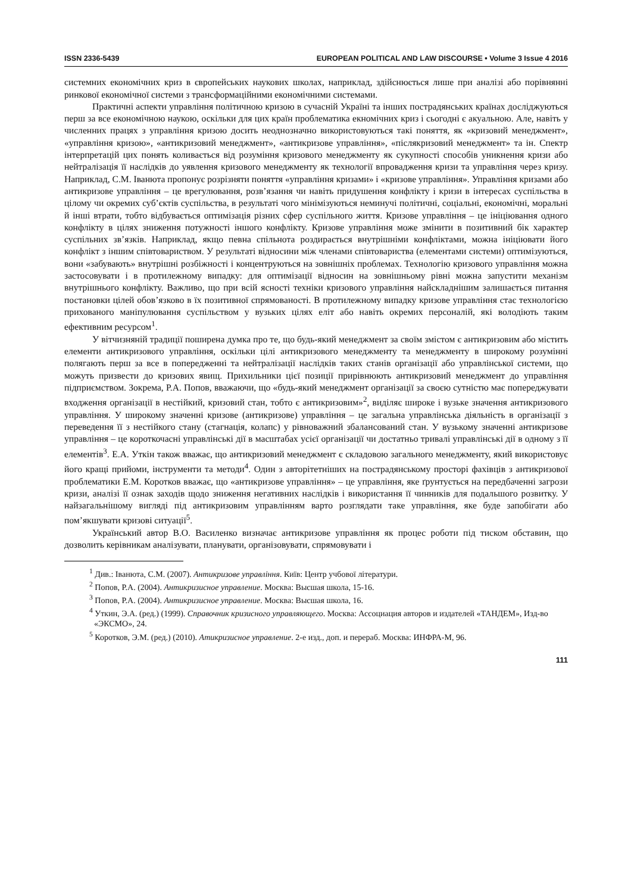ISSN 2336-5439 EUROPEAN POLITICAL AND LAW DISCOURSE • Volume 3 Issue 4 2016
системних економічних криз в європейських наукових школах, наприклад, здійснюється лише при аналізі або порівнянні ринкової економічної системи з трансформаційними економічними системами.
Практичні аспекти управління політичною кризою в сучасній Україні та інших пострадянських країнах досліджуються перш за все економічною наукою, оскільки для цих країн проблематика екномічних криз і сьогодні є акуальною. Але, навіть у численних працях з управління кризою досить неоднозначно використовуються такі поняття, як «кризовий менеджмент», «управління кризою», «антикризовий менеджмент», «антикризове управління», «післякризовий менеджмент» та ін. Спектр інтерпретацій цих понять коливається від розуміння кризового менеджменту як сукупності способів уникнення кризи або нейтралізація її наслідків до уявлення кризового менеджменту як технології впровадження кризи та управління через кризу. Наприклад, С.М. Іванюта пропонує розрізняти поняття «управління кризами» і «кризове управління». Управління кризами або антикризове управління – це врегулювання, розв’язання чи навіть придушення конфлікту і кризи в інтересах суспільства в цілому чи окремих суб’єктів суспільства, в результаті чого мінімізуються неминучі політичні, соціальні, економічні, моральні й інші втрати, тобто відбувається оптимізація різних сфер суспільного життя. Кризове управління – це ініціювання одного конфлікту в цілях зниження потужності іншого конфлікту. Кризове управління може змінити в позитивний бік характер суспільних зв’язків. Наприклад, якщо певна спільнота роздирається внутрішніми конфліктами, можна ініціювати його конфлікт з іншим співтовариством. У результаті відносини між членами співтовариства (елементами системи) оптимізуються, вони «забувають» внутрішні розбіжності і концентруються на зовнішніх проблемах. Технологію кризового управління можна застосовувати і в протилежному випадку: для оптимізації відносин на зовнішньому рівні можна запустити механізм внутрішнього конфлікту. Важливо, що при всій ясності техніки кризового управління найскладнішим залишається питання постановки цілей обов’язково в їх позитивної спрямованості. В протилежному випадку кризове управління стає технологією прихованого маніпулювання суспільством у вузьких цілях еліт або навіть окремих персоналій, які володіють таким ефективним ресурсом<sup>1</sup>.
У вітчизняній традиції поширена думка про те, що будь-який менеджмент за своїм змістом є антикризовим або містить елементи антикризового управління, оскільки цілі антикризового менеджменту та менеджменту в широкому розумінні полягають перш за все в попередженні та нейтралізації наслідків таких станів організації або управлінської системи, що можуть призвести до кризових явищ. Прихильники цієї позиції прирівнюють антикризовий менеджмент до управління підприємством. Зокрема, Р.А. Попов, вважаючи, що «будь-який менеджмент організації за своєю сутністю має попереджувати входження організації в нестійкий, кризовий стан, тобто є антикризовим»<sup>2</sup>, виділяє широке і вузьке значення антикризового управління. У широкому значенні кризове (антикризове) управління – це загальна управлінська діяльність в організації з переведення її з нестійкого стану (стагнація, колапс) у рівноважний збалансований стан. У вузькому значенні антикризове управління – це короткочасні управлінські дії в масштабах усієї організації чи достатньо тривалі управлінські дії в одному з її елементів<sup>3</sup>. Е.А. Уткін також вважає, що антикризовий менеджмент є складовою загального менеджменту, який використовує його кращі прийоми, інструменти та методи<sup>4</sup>. Один з авторітетніших на пострадянському просторі фахівців з антикризової проблематики Е.М. Коротков вважає, що «антикризове управління» – це управління, яке ґрунтується на передбаченні загрози кризи, аналізі її ознак заходів щодо зниження негативних наслідків і використання її чинників для подальшого розвитку. У найзагальнішому вигляді під антикризовим управлінням варто розглядати таке управління, яке буде запобігати або пом’якшувати кризові ситуації<sup>5</sup>.
Український автор В.О. Василенко визначає антикризове управління як процес роботи під тиском обставин, що дозволить керівникам аналізувати, планувати, організовувати, спрямовувати і
<sup>1</sup> Див.: Іванюта, С.М. (2007). Антикризове управління. Київ: Центр учбової літератури.
<sup>2</sup> Попов, Р.А. (2004). Антикризисное управление. Москва: Высшая школа, 15-16.
<sup>3</sup> Попов, Р.А. (2004). Антикризисное управление. Москва: Высшая школа, 16.
<sup>4</sup> Уткин, Э.А. (ред.) (1999). Справочник кризисного управляющего. Москва: Ассоциация авторов и издателей «ТАНДЕМ», Изд-во «ЭКСМО», 24.
<sup>5</sup> Коротков, Э.М. (ред.) (2010). Атикризисное управление. 2-е изд., доп. и перераб. Москва: ИНФРА-М, 96.
111